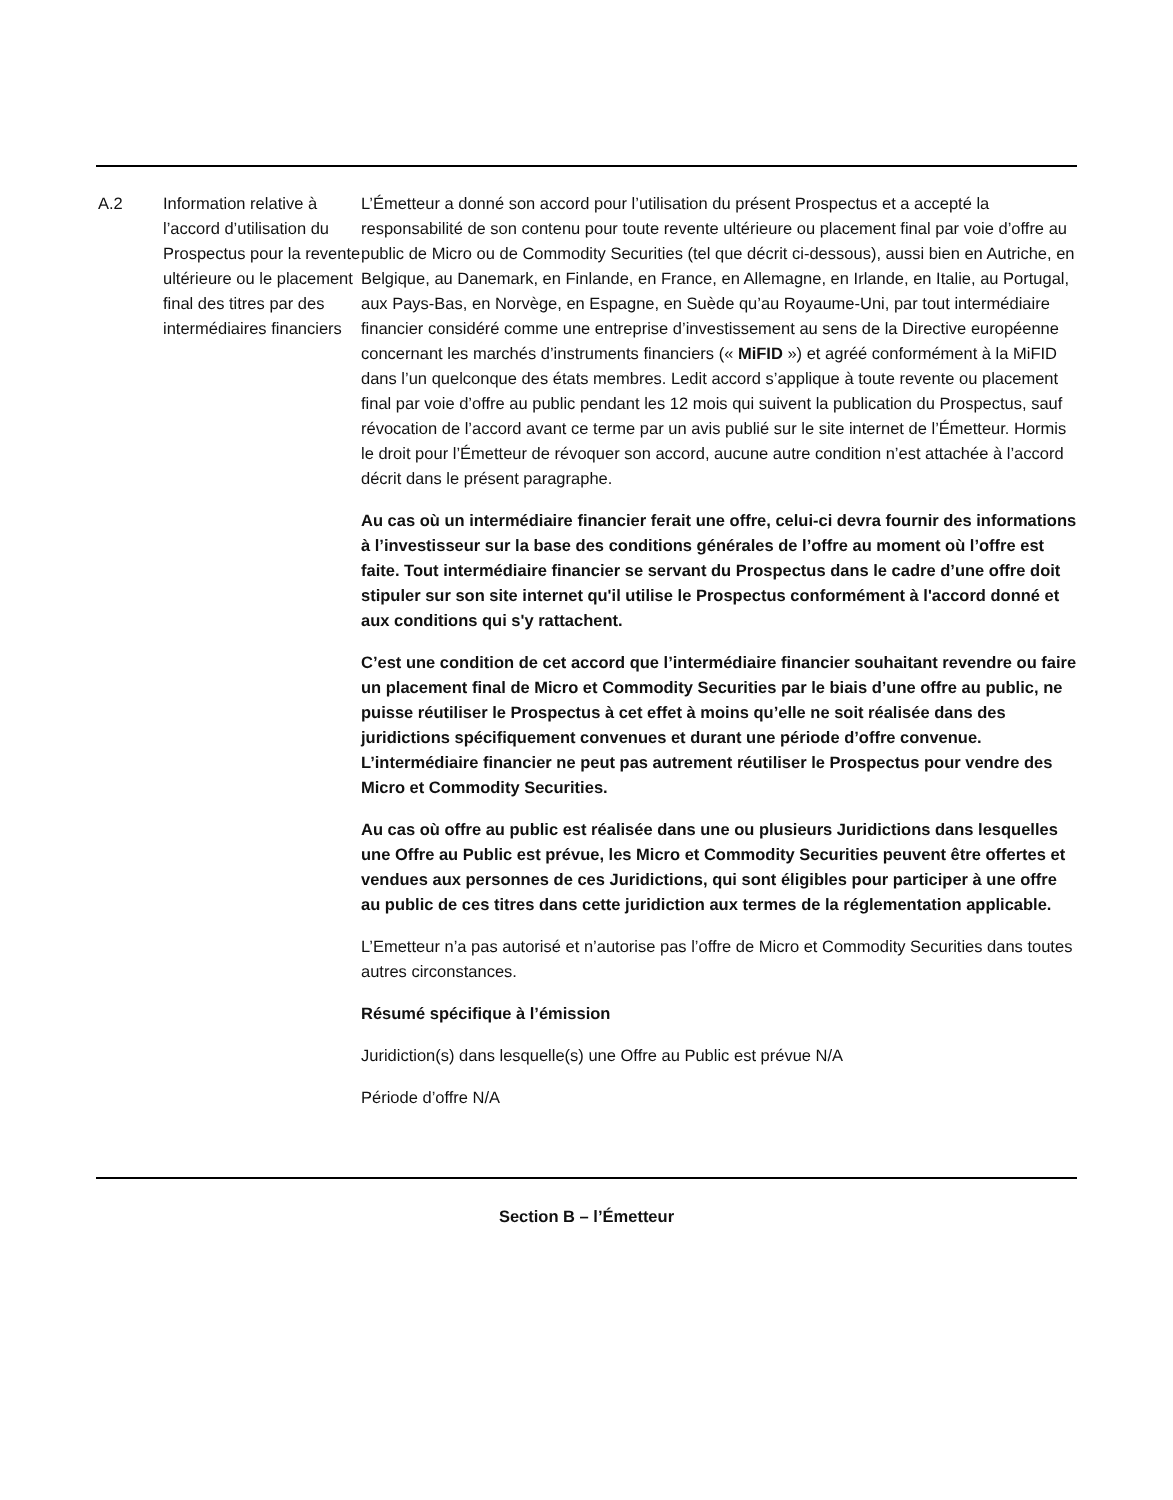| A.2 | Information relative à l’accord d’utilisation du Prospectus pour la revente ultérieure ou le placement final des titres par des intermédiaires financiers | L’Émetteur a donné son accord pour l’utilisation du présent Prospectus et a accepté la responsabilité de son contenu pour toute revente ultérieure ou placement final par voie d’offre au public de Micro ou de Commodity Securities (tel que décrit ci-dessous), aussi bien en Autriche, en Belgique, au Danemark, en Finlande, en France, en Allemagne, en Irlande, en Italie, au Portugal, aux Pays-Bas, en Norvège, en Espagne, en Suède qu’au Royaume-Uni, par tout intermédiaire financier considéré comme une entreprise d’investissement au sens de la Directive européenne concernant les marchés d’instruments financiers (« MiFID ») et agréé conformément à la MiFID dans l’un quelconque des états membres. Ledit accord s’applique à toute revente ou placement final par voie d’offre au public pendant les 12 mois qui suivent la publication du Prospectus, sauf révocation de l’accord avant ce terme par un avis publié sur le site internet de l’Émetteur. Hormis le droit pour l’Émetteur de révoquer son accord, aucune autre condition n’est attachée à l’accord décrit dans le présent paragraphe. Au cas où un intermédiaire financier ferait une offre, celui-ci devra fournir des informations à l’investisseur sur la base des conditions générales de l’offre au moment où l’offre est faite. Tout intermédiaire financier se servant du Prospectus dans le cadre d’une offre doit stipuler sur son site internet qu'il utilise le Prospectus conformément à l'accord donné et aux conditions qui s'y rattachent. C’est une condition de cet accord que l’intermédiaire financier souhaitant revendre ou faire un placement final de Micro et Commodity Securities par le biais d’une offre au public, ne puisse réutiliser le Prospectus à cet effet à moins qu’elle ne soit réalisée dans des juridictions spécifiquement convenues et durant une période d’offre convenue. L’intermédiaire financier ne peut pas autrement réutiliser le Prospectus pour vendre des Micro et Commodity Securities. Au cas où offre au public est réalisée dans une ou plusieurs Juridictions dans lesquelles une Offre au Public est prévue, les Micro et Commodity Securities peuvent être offertes et vendues aux personnes de ces Juridictions, qui sont éligibles pour participer à une offre au public de ces titres dans cette juridiction aux termes de la réglementation applicable. L’Emetteur n’a pas autorisé et n’autorise pas l’offre de Micro et Commodity Securities dans toutes autres circonstances. Résumé spécifique à l’émission Juridiction(s) dans lesquelle(s) une Offre au Public est prévue N/A Période d’offre N/A |
Section B – l’Émetteur